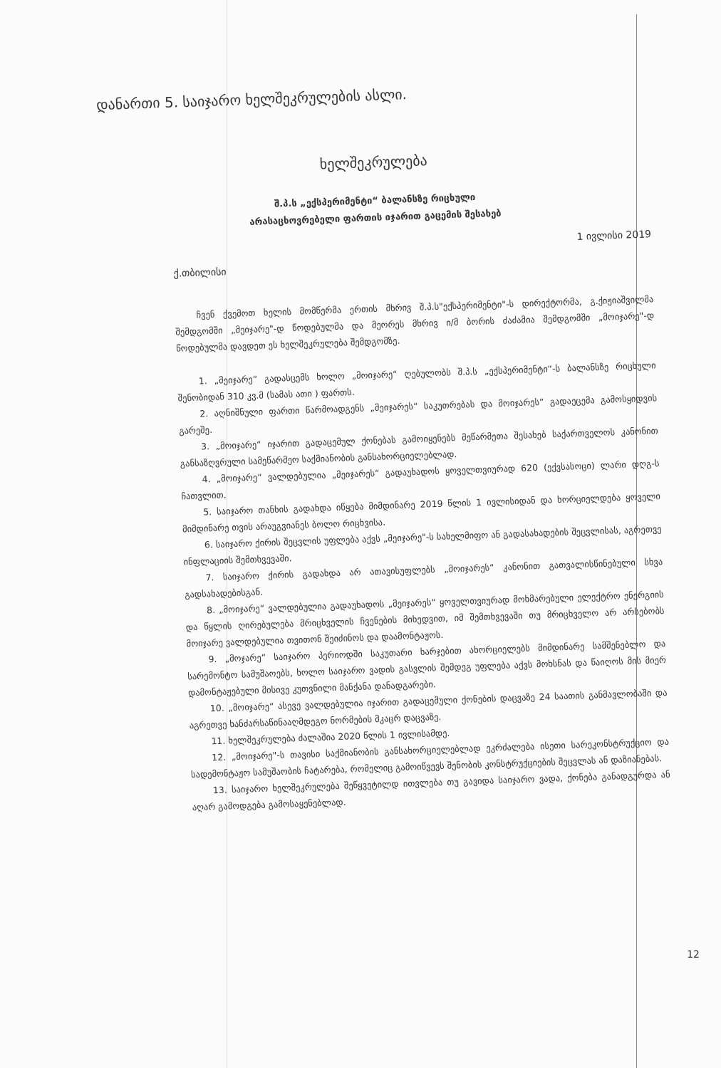დანართი 5. საიჯარო ხელშეკრულების ასლი.
ხელშეკრულება
შ.პ.ს „ექსპერიმენტი“ ბალანსზე რიცხული
არასაცხოვრებელი ფართის იჯარით გაცემის შესახებ
1 ივლისი 2019
ქ.თბილისი
ჩვენ ქვემოთ ხელის მომწერმა ერთის მხრივ შ.პ.ს"ექსპერიმენტი"-ს დირექტორმა, გ.ქიჟიაშვილმა შემდგომში „მეიჯარე"-დ წოდებულმა და მეორეს მხრივ ი/მ ბორის ძაძამია შემდგომში „მოიჯარე"-დ წოდებულმა დავდეთ ეს ხელშეკრულება შემდგომზე.
1. „მეიჯარე“ გადასცემს ხოლო „მოიჯარე“ ღებულობს შ.პ.ს „ექსპერიმენტი“-ს ბალანსზე რიცხული შენობიდან 310 კვ.მ (სამას ათი ) ფართს.
2. აღნიშნული ფართი წარმოადგენს „მეიჯარეს“ საკუთრებას და მოიჯარეს“ გადაეცემა გამოსყიდვის გარეშე.
3. „მოიჯარე“ იჯარით გადაცემულ ქონებას გამოიყენებს მეწარმეთა შესახებ საქართველოს კანონით განსაზღვრული სამეწარმეო საქმიანობის განსახორციელებლად.
4. „მოიჯარე“ ვალდებულია „მეიჯარეს“ გადაუხადოს ყოველთვიურად 620 (ექვსასოცი) ლარი დღგ-ს ჩათვლით.
5. საიჯარო თანხის გადახდა იწყება მიმდინარე 2019 წლის 1 ივლისიდან და ხორციელდება ყოველი მიმდინარე თვის არაუგვიანეს ბოლო რიცხვისა.
6. საიჯარო ქირის შეცვლის უფლება აქვს „მეიჯარე"-ს სახელმიფო ან გადასახადების შეცვლისას, აგრეთვე ინფლაციის შემთხვევაში.
7. საიჯარო ქირის გადახდა არ ათავისუფლებს „მოიჯარეს“ კანონით გათვალისწინებული სხვა გადსახადებისგან.
8. „მოიჯარე“ ვალდებულია გადაუხადოს „მეიჯარეს“ ყოველთვიურად მოხმარებული ელექტრო ენერგიის და წყლის ღირებულება მრიცხველის ჩვენების მიხედვით, იმ შემთხვევაში თუ მრიცხველო არ არსებობს მოიჯარე ვალდებულია თვითონ შეიძინოს და დაამონტაჟოს.
9. „მოჯარე“ საიჯარო პერიოდში საკუთარი ხარჯებით ახორციელებს მიმდინარე სამშენებლო და სარემონტო სამუშაოებს, ხოლო საიჯარო ვადის გასვლის შემდეგ უფლება აქვს მოხსნას და წაიღოს მის მიერ დამონტაჟებული მისივე კუთვნილი მანქანა დანადგარები.
10. „მოიჯარე“ ასევე ვალდებულია იჯარით გადაცემული ქონების დაცვაზე 24 საათის განმავლობაში და აგრეთვე ხანძარსაწინააღმდეგო ნორმების მკაცრ დაცვაზე.
11. ხელშეკრულება ძალაშია 2020 წლის 1 ივლისამდე.
12. „მოიჯარე"-ს თავისი საქმიანობის განსახორციელებლად ეკრძალება ისეთი სარეკონსტრუქციო და სადემონტაჟო სამუშაობის ჩატარება, რომელიც გამოიწვევს შენობის კონსტრუქციების შეცვლას ან დაზიანებას.
13. საიჯარო ხელშეკრულება შეწყვეტილდ ითვლება თუ გავიდა საიჯარო ვადა, ქონება განადგურდა ან აღარ გამოდგება გამოსაყენებლად.
12